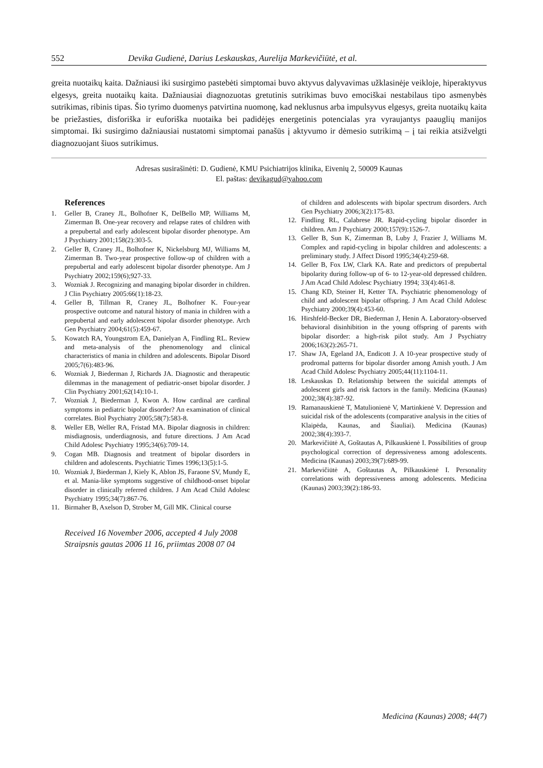552 Devika Gudienė, Darius Leskauskas, Aurelija Markevičiūtė, et al.
greita nuotaikų kaita. Dažniausi iki susirgimo pastebėti simptomai buvo aktyvus dalyvavimas užklasinėje veikloje, hiperaktyvus elgesys, greita nuotaikų kaita. Dažniausiai diagnozuotas gretutinis sutrikimas buvo emociškai nestabilaus tipo asmenybės sutrikimas, ribinis tipas. Šio tyrimo duomenys patvirtina nuomonę, kad neklusnus arba impulsyvus elgesys, greita nuotaikų kaita be priežasties, disforiška ir euforiška nuotaika bei padidėjęs energetinis potencialas yra vyraujantys paauglių manijos simptomai. Iki susirgimo dažniausiai nustatomi simptomai panašūs į aktyvumo ir dėmesio sutrikimą – į tai reikia atsižvelgti diagnozuojant šiuos sutrikimus.
Adresas susirašinėti: D. Gudienė, KMU Psichiatrijos klinika, Eivenių 2, 50009 Kaunas
El. paštas: devikagud@yahoo.com
References
1. Geller B, Craney JL, Bolhofner K, DelBello MP, Williams M, Zimerman B. One-year recovery and relapse rates of children with a prepubertal and early adolescent bipolar disorder phenotype. Am J Psychiatry 2001;158(2):303-5.
2. Geller B, Craney JL, Bolhofner K, Nickelsburg MJ, Williams M, Zimerman B. Two-year prospective follow-up of children with a prepubertal and early adolescent bipolar disorder phenotype. Am J Psychiatry 2002;159(6);927-33.
3. Wozniak J. Recognizing and managing bipolar disorder in children. J Clin Psychiatry 2005:66(1):18-23.
4. Geller B, Tillman R, Craney JL, Bolhofner K. Four-year prospective outcome and natural history of mania in children with a prepubertal and early adolescent bipolar disorder phenotype. Arch Gen Psychiatry 2004;61(5):459-67.
5. Kowatch RA, Youngstrom EA, Danielyan A, Findling RL. Review and meta-analysis of the phenomenology and clinical characteristics of mania in children and adolescents. Bipolar Disord 2005;7(6):483-96.
6. Wozniak J, Biederman J, Richards JA. Diagnostic and therapeutic dilemmas in the management of pediatric-onset bipolar disorder. J Clin Psychiatry 2001;62(14):10-1.
7. Wozniak J, Biederman J, Kwon A. How cardinal are cardinal symptoms in pediatric bipolar disorder? An examination of clinical correlates. Biol Psychiatry 2005;58(7):583-8.
8. Weller EB, Weller RA, Fristad MA. Bipolar diagnosis in children: misdiagnosis, underdiagnosis, and future directions. J Am Acad Child Adolesc Psychiatry 1995;34(6):709-14.
9. Cogan MB. Diagnosis and treatment of bipolar disorders in children and adolescents. Psychiatric Times 1996;13(5):1-5.
10. Wozniak J, Biederman J, Kiely K, Ablon JS, Faraone SV, Mundy E, et al. Mania-like symptoms suggestive of childhood-onset bipolar disorder in clinically referred children. J Am Acad Child Adolesc Psychiatry 1995;34(7):867-76.
11. Birmaher B, Axelson D, Strober M, Gill MK. Clinical course
Received 16 November 2006, accepted 4 July 2008
Straipsnis gautas 2006 11 16, priimtas 2008 07 04
of children and adolescents with bipolar spectrum disorders. Arch Gen Psychiatry 2006;3(2):175-83.
12. Findling RL, Calabrese JR. Rapid-cycling bipolar disorder in children. Am J Psychiatry 2000;157(9):1526-7.
13. Geller B, Sun K, Zimerman B, Luby J, Frazier J, Williams M. Complex and rapid-cycling in bipolar children and adolescents: a preliminary study. J Affect Disord 1995;34(4):259-68.
14. Geller B, Fox LW, Clark KA. Rate and predictors of prepubertal bipolarity during follow-up of 6- to 12-year-old depressed children. J Am Acad Child Adolesc Psychiatry 1994; 33(4):461-8.
15. Chang KD, Steiner H, Ketter TA. Psychiatric phenomenology of child and adolescent bipolar offspring. J Am Acad Child Adolesc Psychiatry 2000;39(4):453-60.
16. Hirshfeld-Becker DR, Biederman J, Henin A. Laboratory-observed behavioral disinhibition in the young offspring of parents with bipolar disorder: a high-risk pilot study. Am J Psychiatry 2006;163(2):265-71.
17. Shaw JA, Egeland JA, Endicott J. A 10-year prospective study of prodromal patterns for bipolar disorder among Amish youth. J Am Acad Child Adolesc Psychiatry 2005;44(11):1104-11.
18. Leskauskas D. Relationship between the suicidal attempts of adolescent girls and risk factors in the family. Medicina (Kaunas) 2002;38(4):387-92.
19. Ramanauskienė T, Matulionienė V, Martinkienė V. Depression and suicidal risk of the adolescents (comparative analysis in the cities of Klaipėda, Kaunas, and Šiauliai). Medicina (Kaunas) 2002;38(4):393-7.
20. Markevičiūtė A, Goštautas A, Pilkauskienė I. Possibilities of group psychological correction of depressiveness among adolescents. Medicina (Kaunas) 2003;39(7):689-99.
21. Markevičiūtė A, Goštautas A, Pilkauskienė I. Personality correlations with depressiveness among adolescents. Medicina (Kaunas) 2003;39(2):186-93.
Medicina (Kaunas) 2008; 44(7)